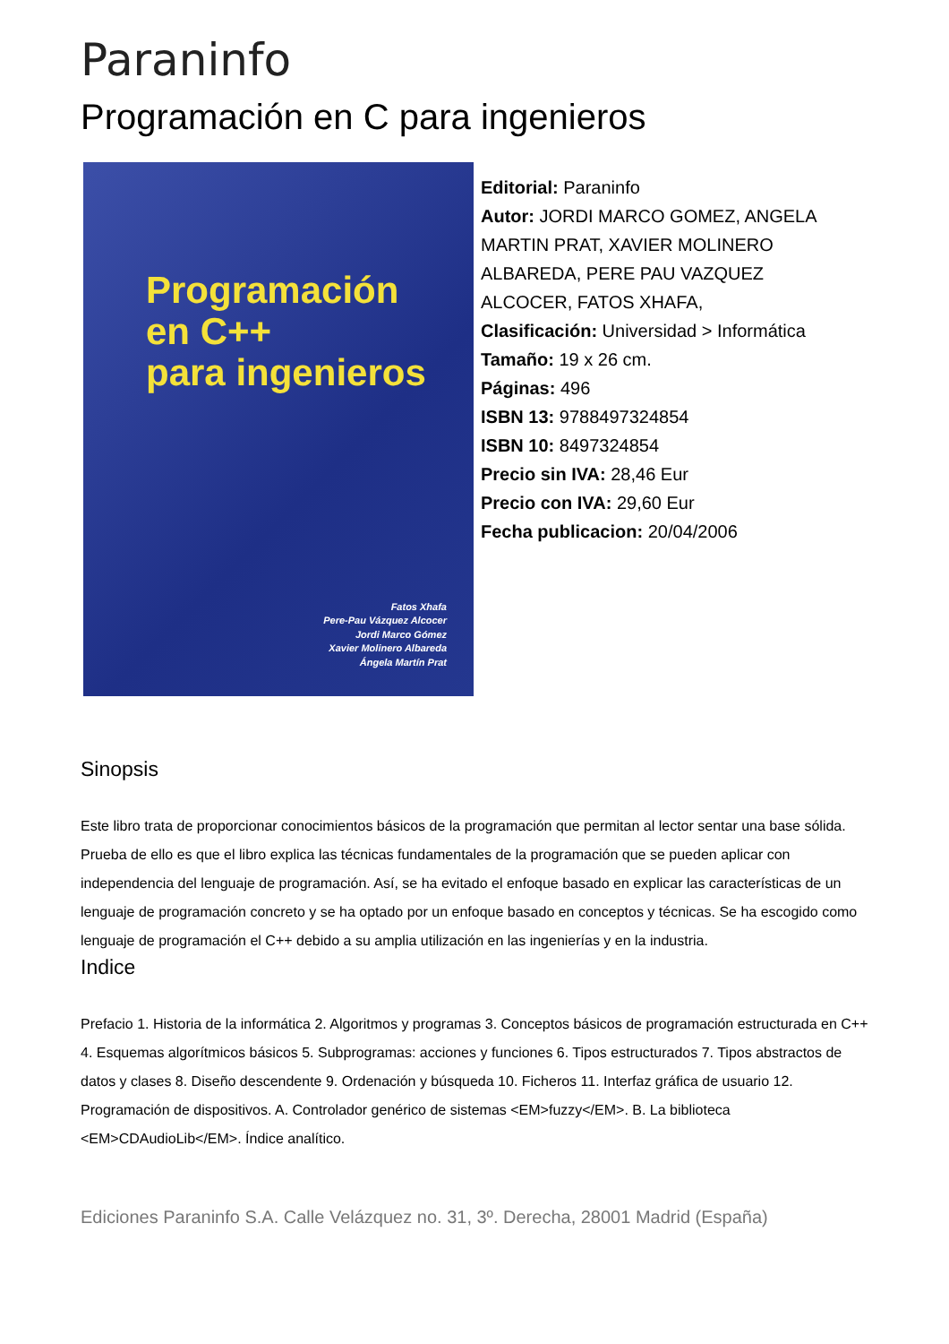Paraninfo
Programación en C para ingenieros
Programación
en C++
para ingenieros
Fatos Xhafa
Pere-Pau Vázquez Alcocer
Jordi Marco Gómez
Xavier Molinero Albareda
Ángela Martín Prat
Editorial: Paraninfo
Autor: JORDI MARCO GOMEZ, ANGELA MARTIN PRAT, XAVIER MOLINERO ALBAREDA, PERE PAU VAZQUEZ ALCOCER, FATOS XHAFA,
Clasificación: Universidad > Informática
Tamaño: 19 x 26 cm.
Páginas: 496
ISBN 13: 9788497324854
ISBN 10: 8497324854
Precio sin IVA: 28,46 Eur
Precio con IVA: 29,60 Eur
Fecha publicacion: 20/04/2006
Sinopsis
Este libro trata de proporcionar conocimientos básicos de la programación que permitan al lector sentar una base sólida. Prueba de ello es que el libro explica las técnicas fundamentales de la programación que se pueden aplicar con independencia del lenguaje de programación. Así, se ha evitado el enfoque basado en explicar las características de un lenguaje de programación concreto y se ha optado por un enfoque basado en conceptos y técnicas. Se ha escogido como lenguaje de programación el C++ debido a su amplia utilización en las ingenierías y en la industria.
Indice
Prefacio 1. Historia de la informática 2. Algoritmos y programas 3. Conceptos básicos de programación estructurada en C++ 4. Esquemas algorítmicos básicos 5. Subprogramas: acciones y funciones 6. Tipos estructurados 7. Tipos abstractos de datos y clases 8. Diseño descendente 9. Ordenación y búsqueda 10. Ficheros 11. Interfaz gráfica de usuario 12. Programación de dispositivos. A. Controlador genérico de sistemas <EM>fuzzy</EM>. B. La biblioteca <EM>CDAudioLib</EM>. Índice analítico.
Ediciones Paraninfo S.A. Calle Velázquez no. 31, 3º. Derecha, 28001 Madrid (España)